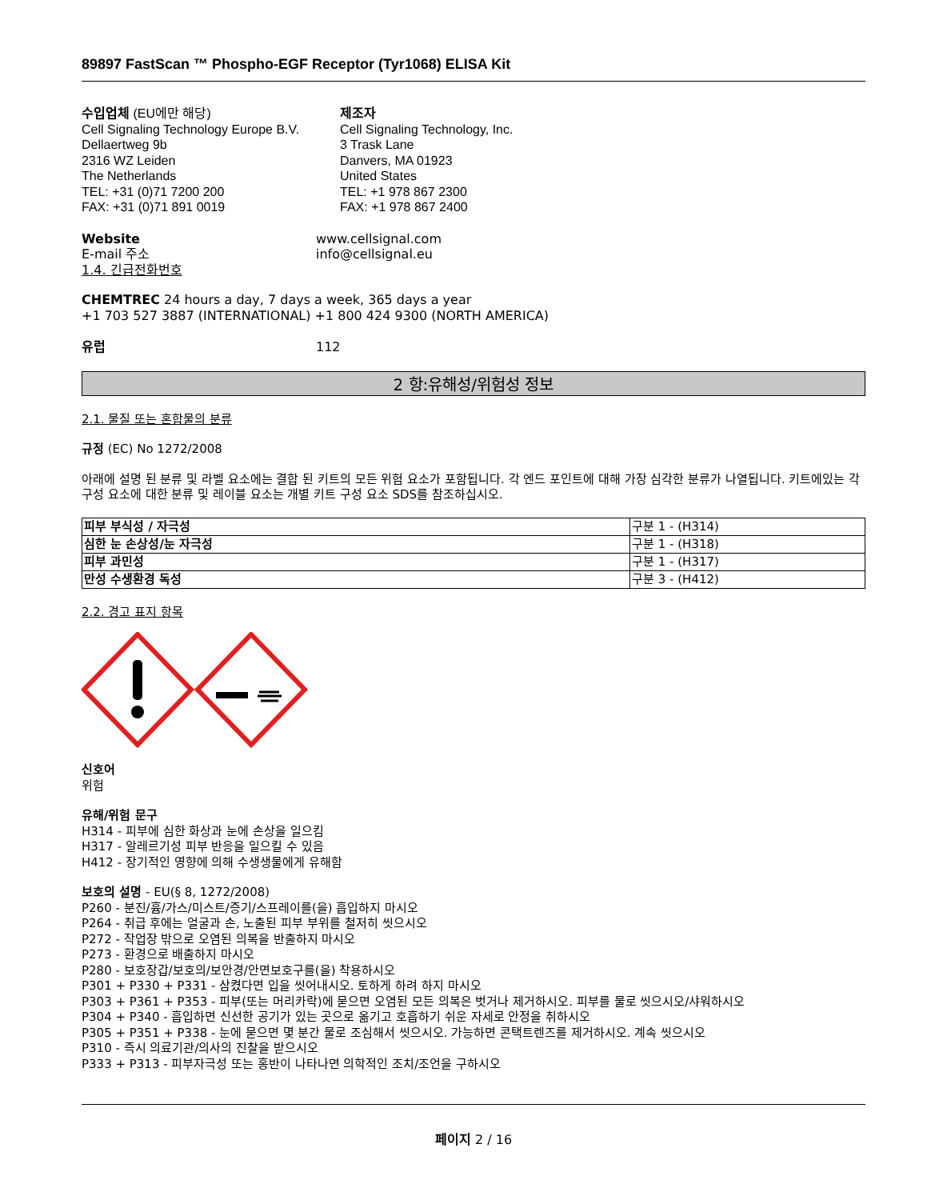89897 FastScan ™ Phospho-EGF Receptor (Tyr1068) ELISA Kit
수입업체 (EU에만 해당)
Cell Signaling Technology Europe B.V.
Dellaertweg 9b
2316 WZ Leiden
The Netherlands
TEL: +31 (0)71 7200 200
FAX: +31 (0)71 891 0019
제조자
Cell Signaling Technology, Inc.
3 Trask Lane
Danvers, MA 01923
United States
TEL: +1 978 867 2300
FAX: +1 978 867 2400
Website www.cellsignal.com
E-mail 주소 info@cellsignal.eu
1.4. 긴급전화번호
CHEMTREC 24 hours a day, 7 days a week, 365 days a year
+1 703 527 3887 (INTERNATIONAL) +1 800 424 9300 (NORTH AMERICA)
유럽 112
2 항:유해성/위험성 정보
2.1. 물질 또는 혼합물의 분류
규정 (EC) No 1272/2008
아래에 설명 된 분류 및 라벨 요소에는 결합 된 키트의 모든 위험 요소가 포함됩니다. 각 엔드 포인트에 대해 가장 심각한 분류가 나열됩니다. 키트에있는 각 구성 요소에 대한 분류 및 레이블 요소는 개별 키트 구성 요소 SDS를 참조하십시오.
| 피부 부식성 / 자극성 | 구분 1 - (H314) |
| 심한 눈 손상성/눈 자극성 | 구분 1 - (H318) |
| 피부 과민성 | 구분 1 - (H317) |
| 만성 수생환경 독성 | 구분 3 - (H412) |
2.2. 경고 표지 항목
신호어
위험
유해/위험 문구
H314 - 피부에 심한 화상과 눈에 손상을 일으킴
H317 - 알레르기성 피부 반응을 일으킬 수 있음
H412 - 장기적인 영향에 의해 수생생물에게 유해함
보호의 설명 - EU(§ 8, 1272/2008)
P260 - 분진/흄/가스/미스트/증기/스프레이를(을) 흡입하지 마시오
P264 - 취급 후에는 얼굴과 손, 노출된 피부 부위를 철저히 씻으시오
P272 - 작업장 밖으로 오염된 의복을 반출하지 마시오
P273 - 환경으로 배출하지 마시오
P280 - 보호장갑/보호의/보안경/안면보호구를(을) 착용하시오
P301 + P330 + P331 - 삼켰다면 입을 씻어내시오. 토하게 하려 하지 마시오
P303 + P361 + P353 - 피부(또는 머리카락)에 묻으면 오염된 모든 의복은 벗거나 제거하시오. 피부를 물로 씻으시오/샤워하시오
P304 + P340 - 흡입하면 신선한 공기가 있는 곳으로 옮기고 호흡하기 쉬운 자세로 안정을 취하시오
P305 + P351 + P338 - 눈에 묻으면 몇 분간 물로 조심해서 씻으시오. 가능하면 콘택트렌즈를 제거하시오. 계속 씻으시오
P310 - 즉시 의료기관/의사의 진찰을 받으시오
P333 + P313 - 피부자극성 또는 홍반이 나타나면 의학적인 조치/조언을 구하시오
페이지 2 / 16